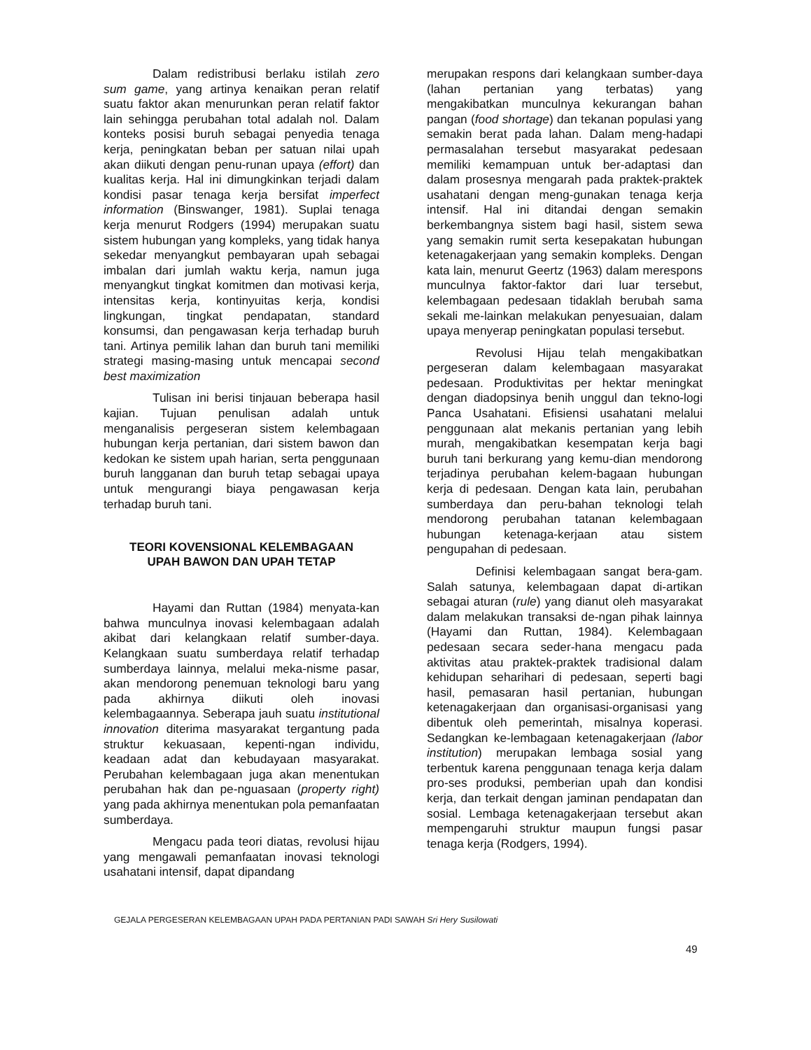Dalam redistribusi berlaku istilah zero sum game, yang artinya kenaikan peran relatif suatu faktor akan menurunkan peran relatif faktor lain sehingga perubahan total adalah nol. Dalam konteks posisi buruh sebagai penyedia tenaga kerja, peningkatan beban per satuan nilai upah akan diikuti dengan penu-runan upaya (effort) dan kualitas kerja. Hal ini dimungkinkan terjadi dalam kondisi pasar tenaga kerja bersifat imperfect information (Binswanger, 1981). Suplai tenaga kerja menurut Rodgers (1994) merupakan suatu sistem hubungan yang kompleks, yang tidak hanya sekedar menyangkut pembayaran upah sebagai imbalan dari jumlah waktu kerja, namun juga menyangkut tingkat komitmen dan motivasi kerja, intensitas kerja, kontinyuitas kerja, kondisi lingkungan, tingkat pendapatan, standard konsumsi, dan pengawasan kerja terhadap buruh tani. Artinya pemilik lahan dan buruh tani memiliki strategi masing-masing untuk mencapai second best maximization
Tulisan ini berisi tinjauan beberapa hasil kajian. Tujuan penulisan adalah untuk menganalisis pergeseran sistem kelembagaan hubungan kerja pertanian, dari sistem bawon dan kedokan ke sistem upah harian, serta penggunaan buruh langganan dan buruh tetap sebagai upaya untuk mengurangi biaya pengawasan kerja terhadap buruh tani.
TEORI KOVENSIONAL KELEMBAGAAN
UPAH BAWON DAN UPAH TETAP
Hayami dan Ruttan (1984) menyata-kan bahwa munculnya inovasi kelembagaan adalah akibat dari kelangkaan relatif sumber-daya. Kelangkaan suatu sumberdaya relatif terhadap sumberdaya lainnya, melalui meka-nisme pasar, akan mendorong penemuan teknologi baru yang pada akhirnya diikuti oleh inovasi kelembagaannya. Seberapa jauh suatu institutional innovation diterima masyarakat tergantung pada struktur kekuasaan, kepenti-ngan individu, keadaan adat dan kebudayaan masyarakat. Perubahan kelembagaan juga akan menentukan perubahan hak dan pe-nguasaan (property right) yang pada akhirnya menentukan pola pemanfaatan sumberdaya.
Mengacu pada teori diatas, revolusi hijau yang mengawali pemanfaatan inovasi teknologi usahatani intensif, dapat dipandang
merupakan respons dari kelangkaan sumber-daya (lahan pertanian yang terbatas) yang mengakibatkan munculnya kekurangan bahan pangan (food shortage) dan tekanan populasi yang semakin berat pada lahan. Dalam meng-hadapi permasalahan tersebut masyarakat pedesaan memiliki kemampuan untuk ber-adaptasi dan dalam prosesnya mengarah pada praktek-praktek usahatani dengan meng-gunakan tenaga kerja intensif. Hal ini ditandai dengan semakin berkembangnya sistem bagi hasil, sistem sewa yang semakin rumit serta kesepakatan hubungan ketenagakerjaan yang semakin kompleks. Dengan kata lain, menurut Geertz (1963) dalam merespons munculnya faktor-faktor dari luar tersebut, kelembagaan pedesaan tidaklah berubah sama sekali me-lainkan melakukan penyesuaian, dalam upaya menyerap peningkatan populasi tersebut.
Revolusi Hijau telah mengakibatkan pergeseran dalam kelembagaan masyarakat pedesaan. Produktivitas per hektar meningkat dengan diadopsinya benih unggul dan tekno-logi Panca Usahatani. Efisiensi usahatani melalui penggunaan alat mekanis pertanian yang lebih murah, mengakibatkan kesempatan kerja bagi buruh tani berkurang yang kemu-dian mendorong terjadinya perubahan kelem-bagaan hubungan kerja di pedesaan. Dengan kata lain, perubahan sumberdaya dan peru-bahan teknologi telah mendorong perubahan tatanan kelembagaan hubungan ketenaga-kerjaan atau sistem pengupahan di pedesaan.
Definisi kelembagaan sangat bera-gam. Salah satunya, kelembagaan dapat di-artikan sebagai aturan (rule) yang dianut oleh masyarakat dalam melakukan transaksi de-ngan pihak lainnya (Hayami dan Ruttan, 1984). Kelembagaan pedesaan secara seder-hana mengacu pada aktivitas atau praktek-praktek tradisional dalam kehidupan seharihari di pedesaan, seperti bagi hasil, pemasaran hasil pertanian, hubungan ketenagakerjaan dan organisasi-organisasi yang dibentuk oleh pemerintah, misalnya koperasi. Sedangkan ke-lembagaan ketenagakerjaan (labor institution) merupakan lembaga sosial yang terbentuk karena penggunaan tenaga kerja dalam pro-ses produksi, pemberian upah dan kondisi kerja, dan terkait dengan jaminan pendapatan dan sosial. Lembaga ketenagakerjaan tersebut akan mempengaruhi struktur maupun fungsi pasar tenaga kerja (Rodgers, 1994).
GEJALA PERGESERAN KELEMBAGAAN UPAH PADA PERTANIAN PADI SAWAH Sri Hery Susilowati
49